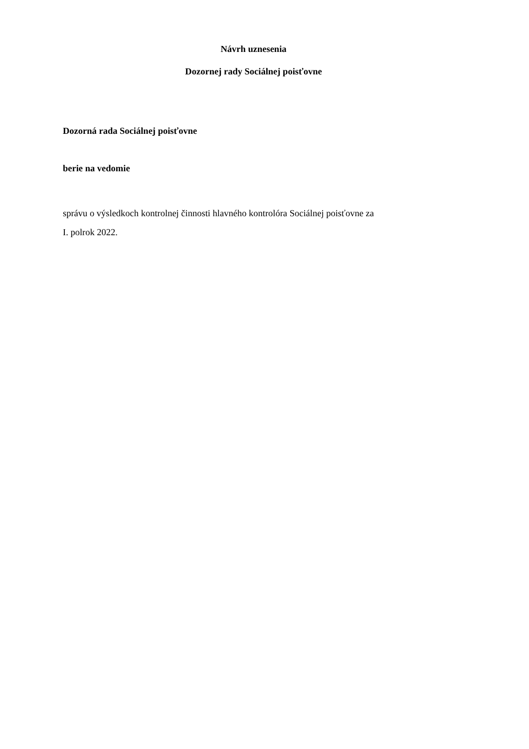Návrh uznesenia
Dozornej rady Sociálnej poisťovne
Dozorná rada Sociálnej poisťovne
berie na vedomie
správu o výsledkoch kontrolnej činnosti hlavného kontrolóra Sociálnej poisťovne za
I. polrok 2022.